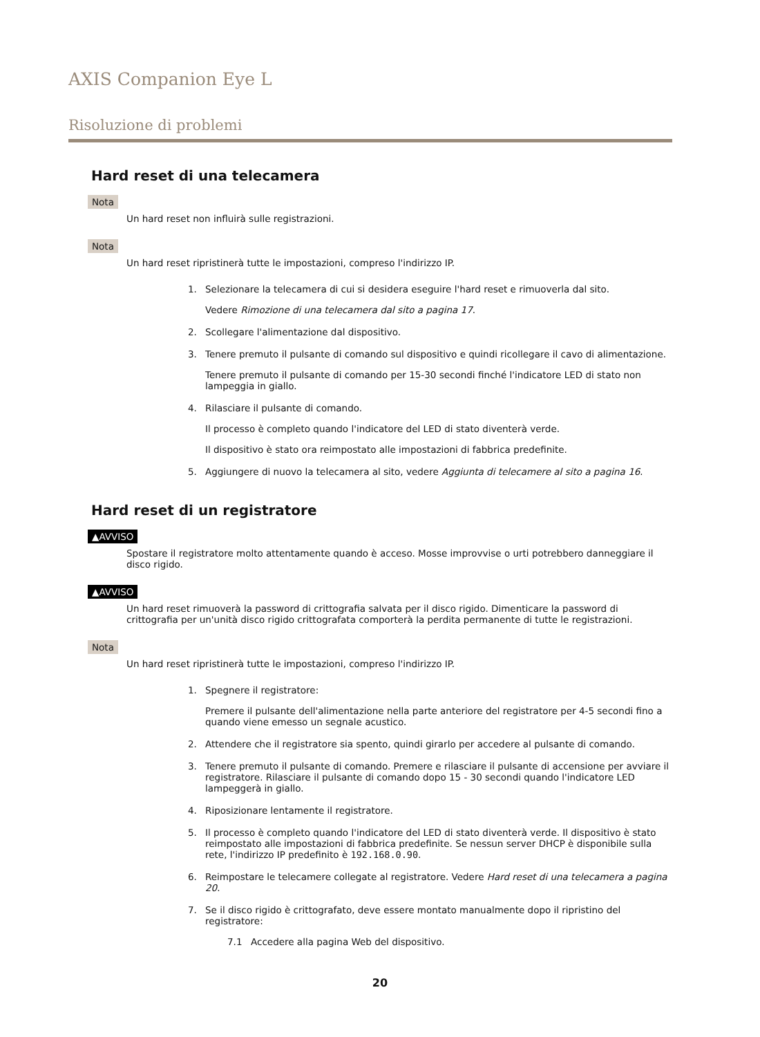AXIS Companion Eye L
Risoluzione di problemi
Hard reset di una telecamera
Nota
Un hard reset non influirà sulle registrazioni.
Nota
Un hard reset ripristinerà tutte le impostazioni, compreso l'indirizzo IP.
1. Selezionare la telecamera di cui si desidera eseguire l'hard reset e rimuoverla dal sito.
Vedere Rimozione di una telecamera dal sito a pagina 17.
2. Scollegare l'alimentazione dal dispositivo.
3. Tenere premuto il pulsante di comando sul dispositivo e quindi ricollegare il cavo di alimentazione.
Tenere premuto il pulsante di comando per 15-30 secondi finché l'indicatore LED di stato non lampeggia in giallo.
4. Rilasciare il pulsante di comando.
Il processo è completo quando l'indicatore del LED di stato diventerà verde.
Il dispositivo è stato ora reimpostato alle impostazioni di fabbrica predefinite.
5. Aggiungere di nuovo la telecamera al sito, vedere Aggiunta di telecamere al sito a pagina 16.
Hard reset di un registratore
▲AVVISO
Spostare il registratore molto attentamente quando è acceso. Mosse improvvise o urti potrebbero danneggiare il disco rigido.
▲AVVISO
Un hard reset rimuoverà la password di crittografia salvata per il disco rigido. Dimenticare la password di crittografia per un'unità disco rigido crittografata comporterà la perdita permanente di tutte le registrazioni.
Nota
Un hard reset ripristinerà tutte le impostazioni, compreso l'indirizzo IP.
1. Spegnere il registratore:
Premere il pulsante dell'alimentazione nella parte anteriore del registratore per 4-5 secondi fino a quando viene emesso un segnale acustico.
2. Attendere che il registratore sia spento, quindi girarlo per accedere al pulsante di comando.
3. Tenere premuto il pulsante di comando. Premere e rilasciare il pulsante di accensione per avviare il registratore. Rilasciare il pulsante di comando dopo 15 - 30 secondi quando l'indicatore LED lampeggerà in giallo.
4. Riposizionare lentamente il registratore.
5. Il processo è completo quando l'indicatore del LED di stato diventerà verde. Il dispositivo è stato reimpostato alle impostazioni di fabbrica predefinite. Se nessun server DHCP è disponibile sulla rete, l'indirizzo IP predefinito è 192.168.0.90.
6. Reimpostare le telecamere collegate al registratore. Vedere Hard reset di una telecamera a pagina 20.
7. Se il disco rigido è crittografato, deve essere montato manualmente dopo il ripristino del registratore:
7.1 Accedere alla pagina Web del dispositivo.
20